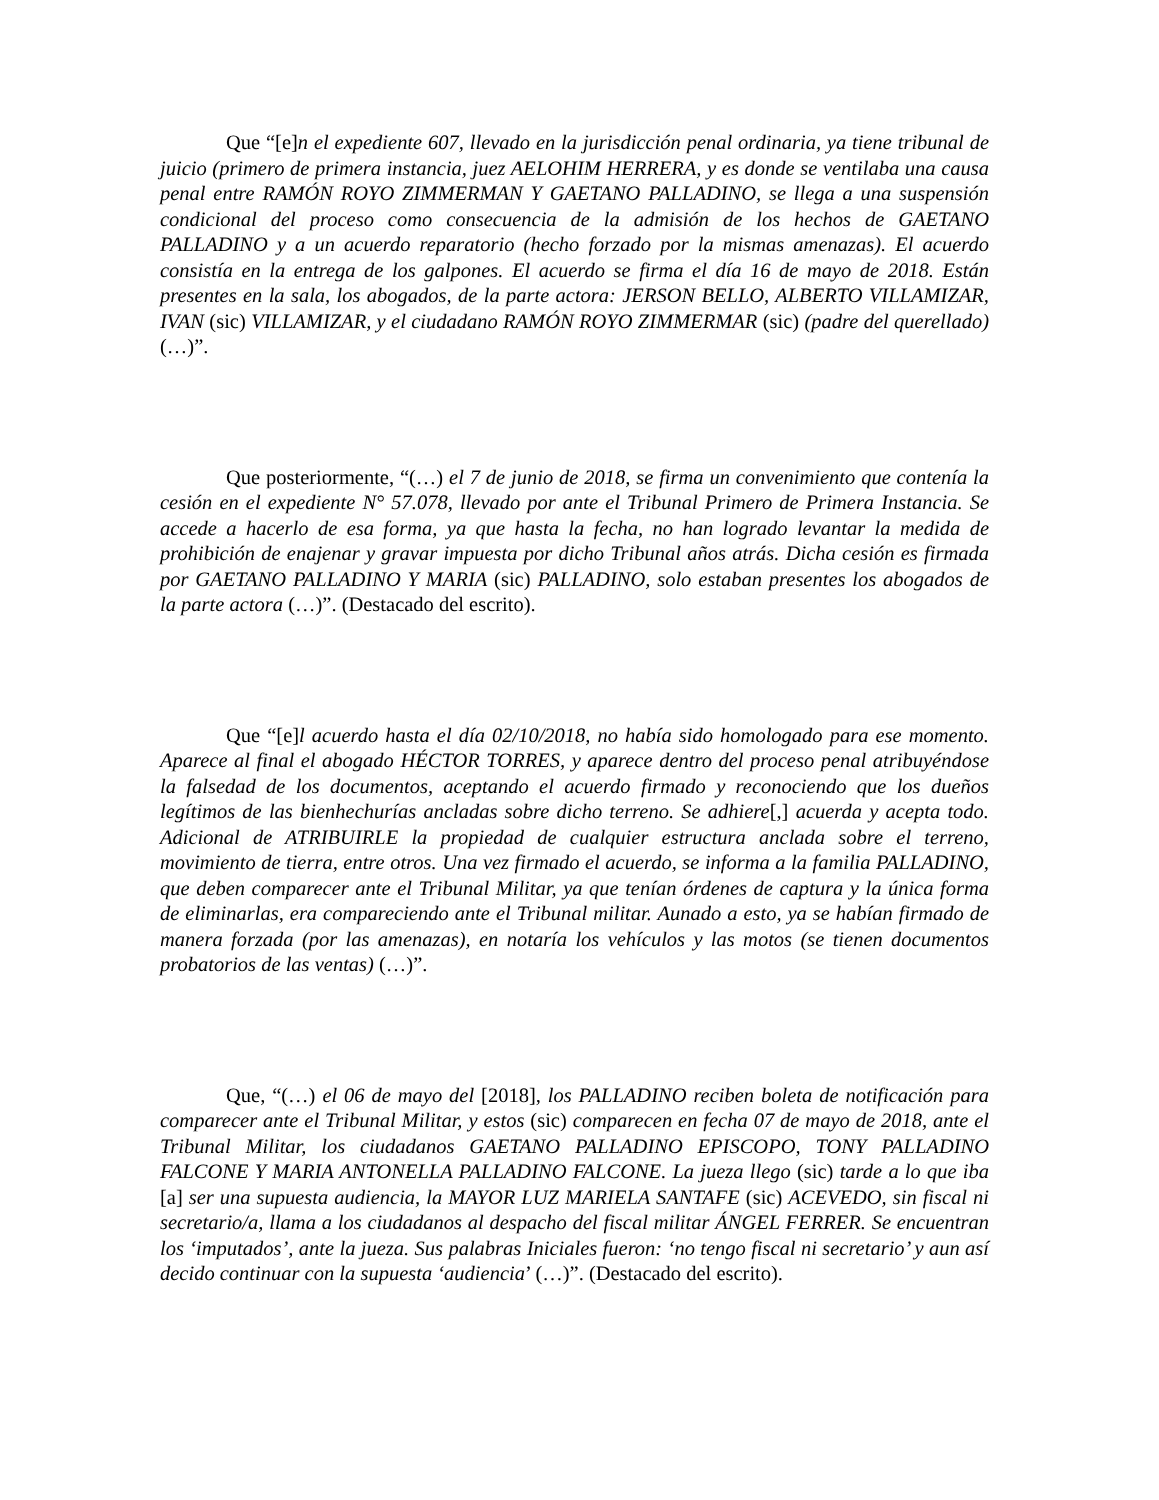Que “[e]n el expediente 607, llevado en la jurisdicción penal ordinaria, ya tiene tribunal de juicio (primero de primera instancia, juez AELOHIM HERRERA, y es donde se ventilaba una causa penal entre RAMÓN ROYO ZIMMERMAN Y GAETANO PALLADINO, se llega a una suspensión condicional del proceso como consecuencia de la admisión de los hechos de GAETANO PALLADINO y a un acuerdo reparatorio (hecho forzado por la mismas amenazas). El acuerdo consistía en la entrega de los galpones. El acuerdo se firma el día 16 de mayo de 2018. Están presentes en la sala, los abogados, de la parte actora: JERSON BELLO, ALBERTO VILLAMIZAR, IVAN (sic) VILLAMIZAR, y el ciudadano RAMÓN ROYO ZIMMERMAR (sic) (padre del querellado) (…)”.
Que posteriormente, “(…) el 7 de junio de 2018, se firma un convenimiento que contenía la cesión en el expediente N° 57.078, llevado por ante el Tribunal Primero de Primera Instancia. Se accede a hacerlo de esa forma, ya que hasta la fecha, no han logrado levantar la medida de prohibición de enajenar y gravar impuesta por dicho Tribunal años atrás. Dicha cesión es firmada por GAETANO PALLADINO Y MARIA (sic) PALLADINO, solo estaban presentes los abogados de la parte actora (…)”. (Destacado del escrito).
Que “[e]l acuerdo hasta el día 02/10/2018, no había sido homologado para ese momento. Aparece al final el abogado HÉCTOR TORRES, y aparece dentro del proceso penal atribuyéndose la falsedad de los documentos, aceptando el acuerdo firmado y reconociendo que los dueños legítimos de las bienhechurías ancladas sobre dicho terreno. Se adhiere[,] acuerda y acepta todo. Adicional de ATRIBUIRLE la propiedad de cualquier estructura anclada sobre el terreno, movimiento de tierra, entre otros. Una vez firmado el acuerdo, se informa a la familia PALLADINO, que deben comparecer ante el Tribunal Militar, ya que tenían órdenes de captura y la única forma de eliminarlas, era compareciendo ante el Tribunal militar. Aunado a esto, ya se habían firmado de manera forzada (por las amenazas), en notaría los vehículos y las motos (se tienen documentos probatorios de las ventas) (…)”.
Que, “(…) el 06 de mayo del [2018], los PALLADINO reciben boleta de notificación para comparecer ante el Tribunal Militar, y estos (sic) comparecen en fecha 07 de mayo de 2018, ante el Tribunal Militar, los ciudadanos GAETANO PALLADINO EPISCOPO, TONY PALLADINO FALCONE Y MARIA ANTONELLA PALLADINO FALCONE. La jueza llego (sic) tarde a lo que iba [a] ser una supuesta audiencia, la MAYOR LUZ MARIELA SANTAFE (sic) ACEVEDO, sin fiscal ni secretario/a, llama a los ciudadanos al despacho del fiscal militar ÁNGEL FERRER. Se encuentran los ‘imputados’, ante la jueza. Sus palabras Iniciales fueron: ‘no tengo fiscal ni secretario’ y aun así decido continuar con la supuesta ‘audiencia’ (…)”. (Destacado del escrito).